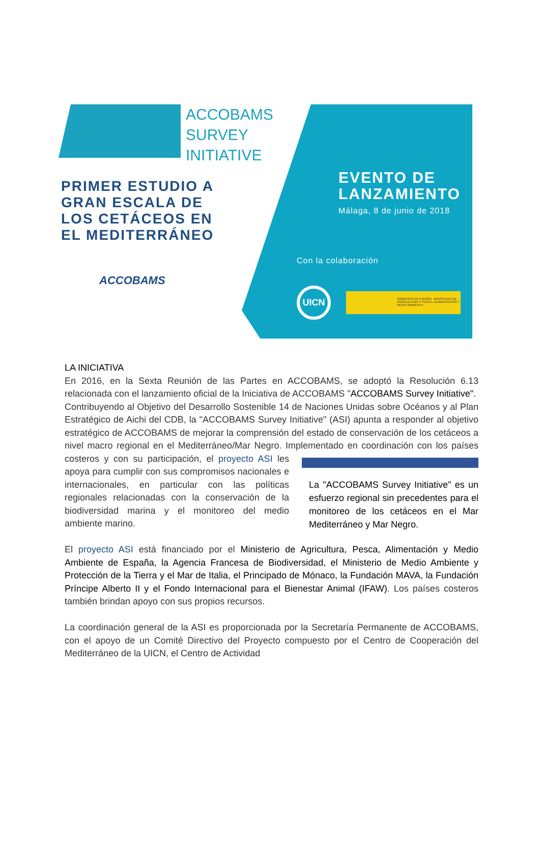ACCOBAMS
SURVEY
INITIATIVE
PRIMER ESTUDIO A
GRAN ESCALA DE
LOS CETÁCEOS EN
EL MEDITERRÁNEO
ACCOBAMS
EVENTO DE
LANZAMIENTO
Málaga, 8 de junio de 2018
Con la colaboración
UICN
GOBIERNO DE ESPAÑA MINISTERIO DE AGRICULTURA Y PESCA, ALIMENTACIÓN Y MEDIO AMBIENTE
LA INICIATIVA
En 2016, en la Sexta Reunión de las Partes en ACCOBAMS, se adoptó la Resolución 6.13 relacionada con el lanzamiento oficial de la Iniciativa de ACCOBAMS "ACCOBAMS Survey Initiative".
Contribuyendo al Objetivo del Desarrollo Sostenible 14 de Naciones Unidas sobre Océanos y al Plan Estratégico de Aichi del CDB, la "ACCOBAMS Survey Initiative" (ASI) apunta a responder al objetivo estratégico de ACCOBAMS de mejorar la comprensión del estado de conservación de los cetáceos a nivel macro regional en el Mediterráneo/Mar Negro. Implementado en coordinación con los países costeros y con su participación, el proyecto ASI
La "ACCOBAMS Survey Initiative" es un esfuerzo regional sin precedentes para el monitoreo de los cetáceos en el Mar Mediterráneo y Mar Negro.
les apoya para cumplir con sus compromisos nacionales e internacionales, en particular con las políticas regionales relacionadas con la conservación de la biodiversidad marina y el monitoreo del medio ambiente marino.
El proyecto ASI está financiado por el Ministerio de Agricultura, Pesca, Alimentación y Medio Ambiente de España, la Agencia Francesa de Biodiversidad, el Ministerio de Medio Ambiente y Protección de la Tierra y el Mar de Italia, el Principado de Mónaco, la Fundación MAVA, la Fundación Príncipe Alberto II y el Fondo Internacional para el Bienestar Animal (IFAW). Los países costeros también brindan apoyo con sus propios recursos.
La coordinación general de la ASI es proporcionada por la Secretaría Permanente de ACCOBAMS, con el apoyo de un Comité Directivo del Proyecto compuesto por el Centro de Cooperación del Mediterráneo de la UICN, el Centro de Actividad